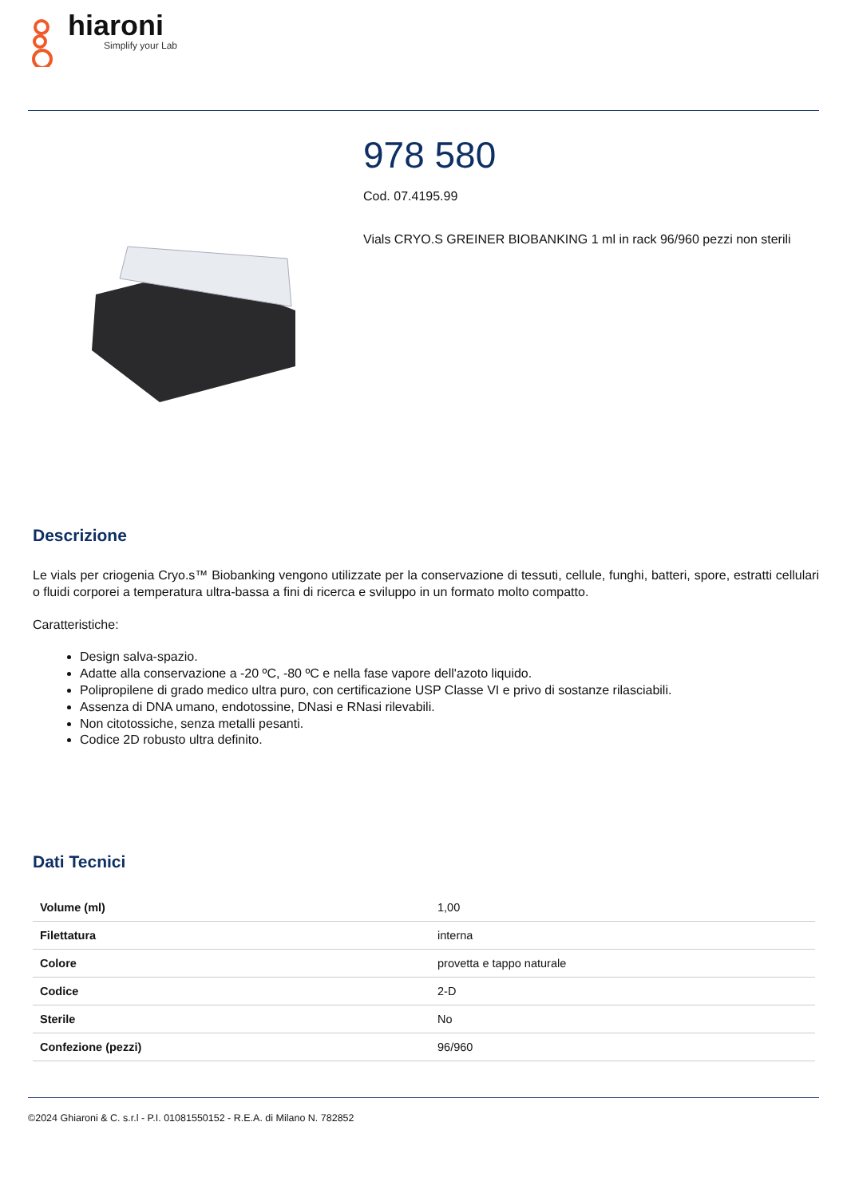hiaroni
Simplify your Lab
978 580
Cod. 07.4195.99
Vials CRYO.S GREINER BIOBANKING 1 ml in rack 96/960 pezzi non sterili
Descrizione
Le vials per criogenia Cryo.s™ Biobanking vengono utilizzate per la conservazione di tessuti, cellule, funghi, batteri, spore, estratti cellulari o fluidi corporei a temperatura ultra-bassa a fini di ricerca e sviluppo in un formato molto compatto.
Caratteristiche:
Design salva-spazio.
Adatte alla conservazione a -20 ºC, -80 ºC e nella fase vapore dell'azoto liquido.
Polipropilene di grado medico ultra puro, con certificazione USP Classe VI e privo di sostanze rilasciabili.
Assenza di DNA umano, endotossine, DNasi e RNasi rilevabili.
Non citotossiche, senza metalli pesanti.
Codice 2D robusto ultra definito.
Dati Tecnici
| Volume (ml) | 1,00 |
| Filettatura | interna |
| Colore | provetta e tappo naturale |
| Codice | 2-D |
| Sterile | No |
| Confezione (pezzi) | 96/960 |
©2024 Ghiaroni & C. s.r.l - P.I. 01081550152 - R.E.A. di Milano N. 782852